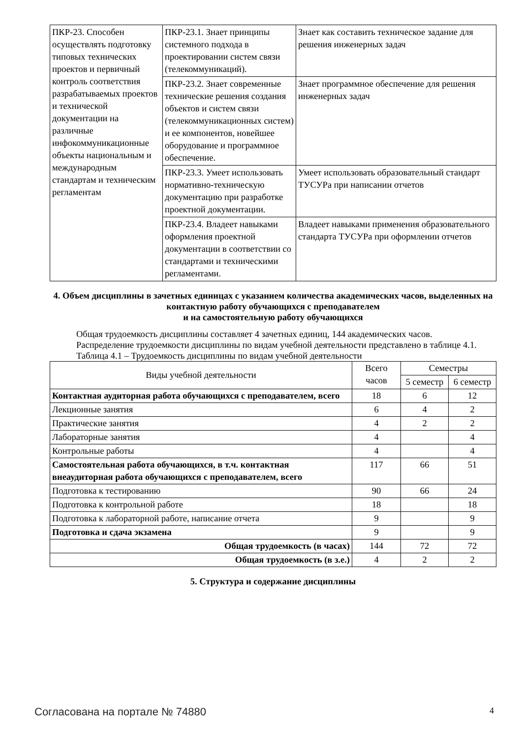| ПКР-23. Способен осуществлять подготовку типовых технических проектов и первичный контроль соответствия разрабатываемых проектов и технической документации на различные инфокоммуникационные объекты национальным и международным стандартам и техническим регламентам | ПКР-23.1. Знает принципы системного подхода в проектировании систем связи (телекоммуникаций). | Знает как составить техническое задание для решения инженерных задач |
| | ПКР-23.2. Знает современные технические решения создания объектов и систем связи (телекоммуникационных систем) и ее компонентов, новейшее оборудование и программное обеспечение. | Знает программное обеспечение для решения инженерных задач |
| | ПКР-23.3. Умеет использовать нормативно-техническую документацию при разработке проектной документации. | Умеет использовать образовательный стандарт ТУСУРа при написании отчетов |
| | ПКР-23.4. Владеет навыками оформления проектной документации в соответствии со стандартами и техническими регламентами. | Владеет навыками применения образовательного стандарта ТУСУРа при оформлении отчетов |
4. Объем дисциплины в зачетных единицах с указанием количества академических часов, выделенных на контактную работу обучающихся с преподавателем
и на самостоятельную работу обучающихся
Общая трудоемкость дисциплины составляет 4 зачетных единиц, 144 академических часов.
Распределение трудоемкости дисциплины по видам учебной деятельности представлено в таблице 4.1.
Таблица 4.1 – Трудоемкость дисциплины по видам учебной деятельности
| Виды учебной деятельности | Всего часов | Семестры | |
| --- | --- | --- | --- |
| | | 5 семестр | 6 семестр |
| Контактная аудиторная работа обучающихся с преподавателем, всего | 18 | 6 | 12 |
| Лекционные занятия | 6 | 4 | 2 |
| Практические занятия | 4 | 2 | 2 |
| Лабораторные занятия | 4 | | 4 |
| Контрольные работы | 4 | | 4 |
| Самостоятельная работа обучающихся, в т.ч. контактная внеаудиторная работа обучающихся с преподавателем, всего | 117 | 66 | 51 |
| Подготовка к тестированию | 90 | 66 | 24 |
| Подготовка к контрольной работе | 18 | | 18 |
| Подготовка к лабораторной работе, написание отчета | 9 | | 9 |
| Подготовка и сдача экзамена | 9 | | 9 |
| Общая трудоемкость (в часах) | 144 | 72 | 72 |
| Общая трудоемкость (в з.е.) | 4 | 2 | 2 |
5. Структура и содержание дисциплины
Согласована на портале № 74880 4